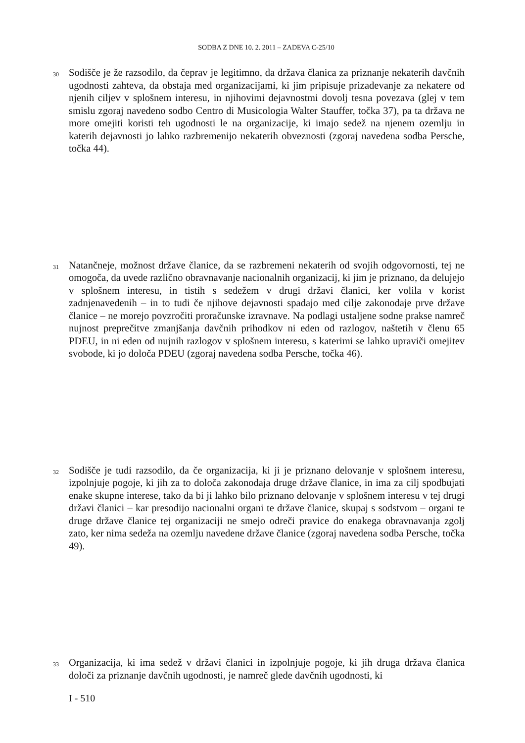SODBA Z DNE 10. 2. 2011 – ZADEVA C-25/10
30
Sodišče je že razsodilo, da čeprav je legitimno, da država članica za priznanje nekaterih davčnih ugodnosti zahteva, da obstaja med organizacijami, ki jim pripisuje prizadevanje za nekatere od njenih ciljev v splošnem interesu, in njihovimi dejavnostmi dovolj tesna povezava (glej v tem smislu zgoraj navedeno sodbo Centro di Musicologia Walter Stauffer, točka 37), pa ta država ne more omejiti koristi teh ugodnosti le na organizacije, ki imajo sedež na njenem ozemlju in katerih dejavnosti jo lahko razbremenijo nekaterih obveznosti (zgoraj navedena sodba Persche, točka 44).
31
Natančneje, možnost države članice, da se razbremeni nekaterih od svojih odgovornosti, tej ne omogoča, da uvede različno obravnavanje nacionalnih organizacij, ki jim je priznano, da delujejo v splošnem interesu, in tistih s sedežem v drugi državi članici, ker volila v korist zadnjenavedenih – in to tudi če njihove dejavnosti spadajo med cilje zakonodaje prve države članice – ne morejo povzročiti proračunske izravnave. Na podlagi ustaljene sodne prakse namreč nujnost preprečitve zmanjšanja davčnih prihodkov ni eden od razlogov, naštetih v členu 65 PDEU, in ni eden od nujnih razlogov v splošnem interesu, s katerimi se lahko upraviči omejitev svobode, ki jo določa PDEU (zgoraj navedena sodba Persche, točka 46).
32
Sodišče je tudi razsodilo, da če organizacija, ki ji je priznano delovanje v splošnem interesu, izpolnjuje pogoje, ki jih za to določa zakonodaja druge države članice, in ima za cilj spodbujati enake skupne interese, tako da bi ji lahko bilo priznano delovanje v splošnem interesu v tej drugi državi članici – kar presodijo nacionalni organi te države članice, skupaj s sodstvom – organi te druge države članice tej organizaciji ne smejo odreči pravice do enakega obravnavanja zgolj zato, ker nima sedeža na ozemlju navedene države članice (zgoraj navedena sodba Persche, točka 49).
33
Organizacija, ki ima sedež v državi članici in izpolnjuje pogoje, ki jih druga država članica določi za priznanje davčnih ugodnosti, je namreč glede davčnih ugodnosti, ki
I - 510